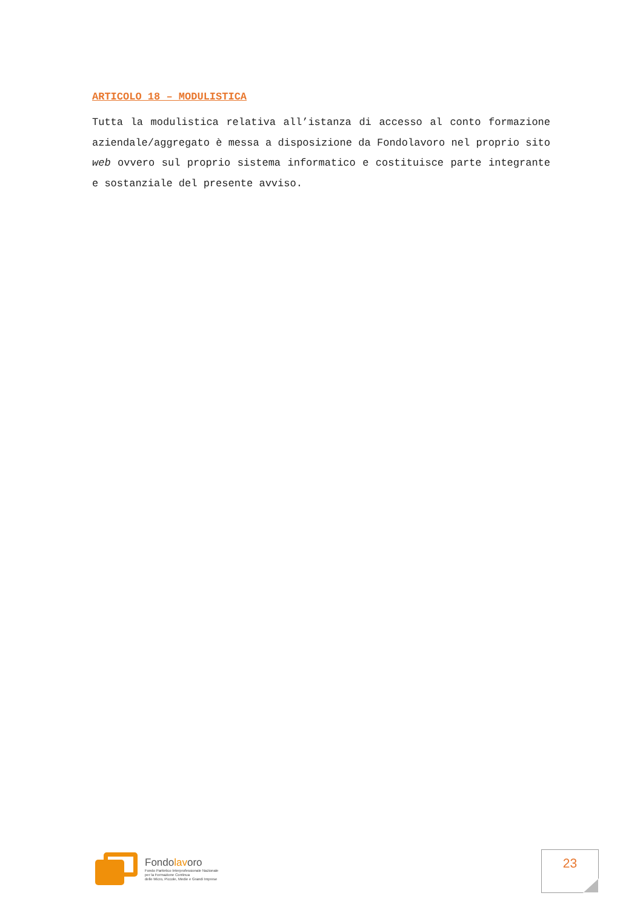ARTICOLO 18 – MODULISTICA
Tutta la modulistica relativa all’istanza di accesso al conto formazione aziendale/aggregato è messa a disposizione da Fondolavoro nel proprio sito web ovvero sul proprio sistema informatico e costituisce parte integrante e sostanziale del presente avviso.
Fondolavoro
Fondo Paritetico Interprofessionale Nazionale
per la Formazione Continua
delle Micro, Piccole, Medie e Grandi Imprese
23